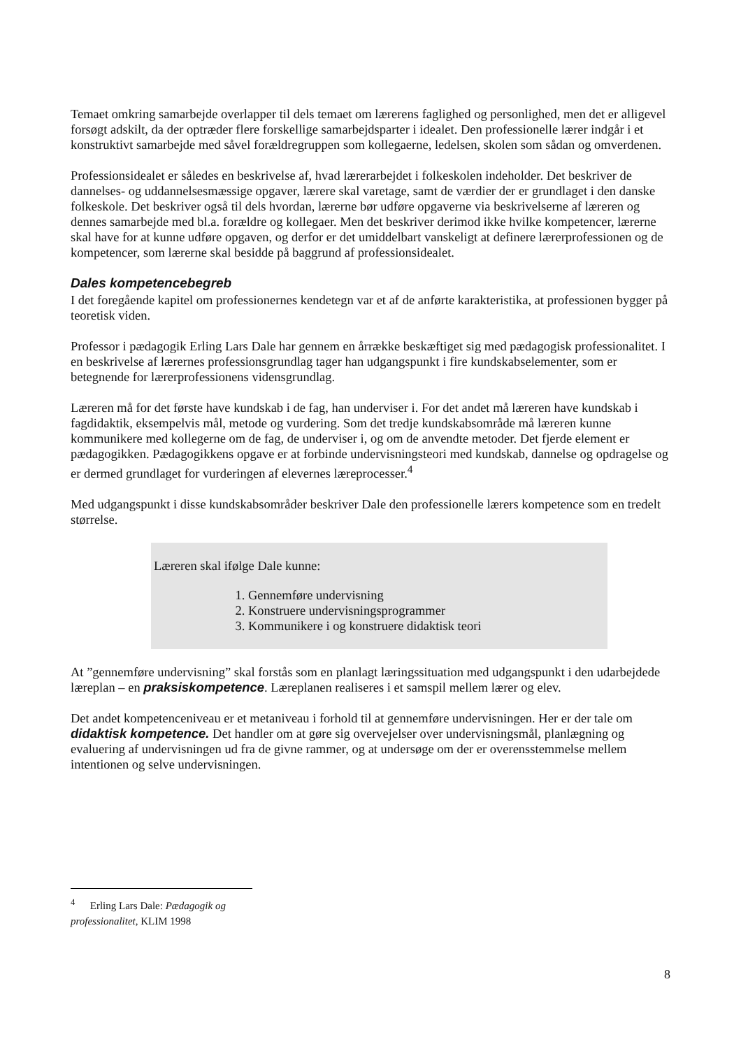Temaet omkring samarbejde overlapper til dels temaet om lærerens faglighed og personlighed, men det er alligevel forsøgt adskilt, da der optræder flere forskellige samarbejdsparter i idealet. Den professionelle lærer indgår i et konstruktivt samarbejde med såvel forældregruppen som kollegaerne, ledelsen, skolen som sådan og omverdenen.
Professionsidealet er således en beskrivelse af, hvad lærerarbejdet i folkeskolen indeholder. Det beskriver de dannelses- og uddannelsesmæssige opgaver, lærere skal varetage, samt de værdier der er grundlaget i den danske folkeskole. Det beskriver også til dels hvordan, lærerne bør udføre opgaverne via beskrivelserne af læreren og dennes samarbejde med bl.a. forældre og kollegaer. Men det beskriver derimod ikke hvilke kompetencer, lærerne skal have for at kunne udføre opgaven, og derfor er det umiddelbart vanskeligt at definere lærerprofessionen og de kompetencer, som lærerne skal besidde på baggrund af professionsidealet.
Dales kompetencebegreb
I det foregående kapitel om professionernes kendetegn var et af de anførte karakteristika, at professionen bygger på teoretisk viden.
Professor i pædagogik Erling Lars Dale har gennem en årrække beskæftiget sig med pædagogisk professionalitet. I en beskrivelse af lærernes professionsgrundlag tager han udgangspunkt i fire kundskabselementer, som er betegnende for lærerprofessionens vidensgrundlag.
Læreren må for det første have kundskab i de fag, han underviser i. For det andet må læreren have kundskab i fagdidaktik, eksempelvis mål, metode og vurdering. Som det tredje kundskabsområde må læreren kunne kommunikere med kollegerne om de fag, de underviser i, og om de anvendte metoder. Det fjerde element er pædagogikken. Pædagogikkens opgave er at forbinde undervisningsteori med kundskab, dannelse og opdragelse og er dermed grundlaget for vurderingen af elevernes læreprocesser.<sup>4</sup>
Med udgangspunkt i disse kundskabsområder beskriver Dale den professionelle lærers kompetence som en tredelt størrelse.
Læreren skal ifølge Dale kunne:
1. Gennemføre undervisning
2. Konstruere undervisningsprogrammer
3. Kommunikere i og konstruere didaktisk teori
At ”gennemføre undervisning” skal forstås som en planlagt læringssituation med udgangspunkt i den udarbejdede læreplan – en praksiskompetence. Læreplanen realiseres i et samspil mellem lærer og elev.
Det andet kompetenceniveau er et metaniveau i forhold til at gennemføre undervisningen. Her er der tale om didaktisk kompetence. Det handler om at gøre sig overvejelser over undervisningsmål, planlægning og evaluering af undervisningen ud fra de givne rammer, og at undersøge om der er overensstemmelse mellem intentionen og selve undervisningen.
<sup>4</sup> Erling Lars Dale: Pædagogik og professionalitet, KLIM 1998
8